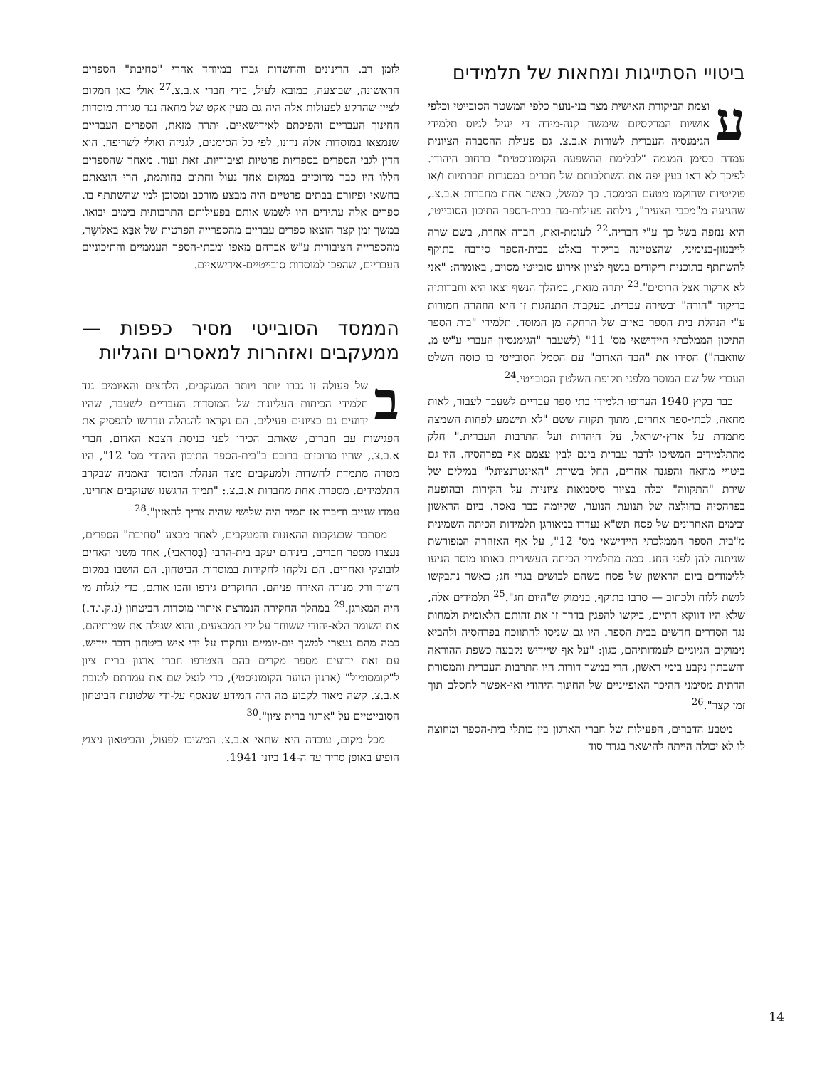ביטויי הסתייגות ומחאות של תלמידים
עוצמת הביקורת האישית מצד בני-נוער כלפי המשטר הסובייטי וכלפי אושיות המרקסיזם שימשה קנה-מידה די יעיל לגיוס תלמידי הגימנסיה העברית לשורות א.ב.צ. גם פעולת ההסברה הציונית עמדה בסימן המגמה "לבלימת ההשפעה הקומוניסטית" ברחוב היהודי. לפיכך לא ראו בעין יפה את השתלבותם של חברים במסגרות חברתיות ו/או פוליטיות שהוקמו מטעם הממסד. כך למשל, כאשר אחת מחברות א.ב.צ., שהגיעה מ"מכבי הצעיר", גילתה פעילות-מה בבית-הספר התיכון הסובייטי, היא ננזפה בשל כך ע"י חבריה.<sup>22</sup> לעומת-זאת, חברה אחרת, בשם שרה לייבנזון-בנימיני, שהצטיינה בריקוד באלט בבית-הספר סירבה בתוקף להשתתף בתוכנית ריקודים בנשף לציון אירוע סובייטי מסוים, באומרה: "אני לא ארקוד אצל הרוסים".<sup>23</sup> יתרה מזאת, במהלך הנשף יצאו היא וחברותיה בריקוד "הורה" ובשירה עברית. בעקבות התנהגות זו היא הוזהרה חמורות ע"י הנהלת בית הספר באיום של הרחקה מן המוסד. תלמידי "בית הספר התיכון הממלכתי היידישאי מס' 11" (לשעבר "הגימנסיון העברי ע"ש מ. שוואבה") הסירו את "הבד האדום" עם הסמל הסובייטי בו כוסה השלט העברי של שם המוסד מלפני תקופת השלטון הסובייטי.<sup>24</sup>
כבר בקיץ 1940 העדיפו תלמידי בתי ספר עבריים לשעבר לעבור, לאות מחאה, לבתי-ספר אחרים, מתוך תקווה ששם "לא תישמע לפחות השמצה מתמדת על ארץ-ישראל, על היהדות ועל התרבות העברית." חלק מהתלמידים המשיכו לדבר עברית בינם לבין עצמם אף בפרהסיה. היו גם ביטויי מחאה והפגנה אחרים, החל בשירת "האינטרנציונל" במילים של שירת "התקווה" וכלה בציור סיסמאות ציוניות על הקירות ובהופעה בפרהסיה בחולצה של תנועת הנוער, שקיומה כבר נאסר. ביום הראשון ובימים האחרונים של פסח תש"א נעדרו במאורגן תלמידות הכיתה השמינית מ"בית הספר הממלכתי היידישאי מס' 12", על אף האזהרה המפורשת שניתנה להן לפני החג. כמה מתלמידי הכיתה העשירית באותו מוסד הגיעו ללימודים ביום הראשון של פסח כשהם לבושים בגדי חג; כאשר נתבקשו לגשת ללוח ולכתוב — סרבו בתוקף, בנימוק ש"היום חג".<sup>25</sup> תלמידים אלה, שלא היו דווקא דתיים, ביקשו להפגין בדרך זו את זהותם הלאומית ולמחות נגד הסדרים חדשים בבית הספר. היו גם שניסו להתווכח בפרהסיה ולהביא נימוקים הגיוניים לעמדותיהם, כגון: "על אף שיידיש נקבעה כשפת ההוראה והשבתון נקבע בימי ראשון, הרי במשך דורות היו התרבות העברית והמסורת הדתית מסימני ההיכר האופייניים של החינוך היהודי ואי-אפשר לחסלם תוך זמן קצר".<sup>26</sup>
מטבע הדברים, הפעילות של חברי הארגון בין כותלי בית-הספר ומחוצה לו לא יכולה הייתה להישאר בגדר סוד
לזמן רב. הרינונים והחשדות גברו במיוחד אחרי "סחיבת" הספרים הראשונה, שבוצעה, כמובא לעיל, בידי חברי א.ב.צ.<sup>27</sup> אולי כאן המקום לציין שהרקע לפעולות אלה היה גם מעין אקט של מחאה נגד סגירת מוסדות החינוך העבריים והפיכתם לאידישאיים. יתרה מזאת, הספרים העבריים שנמצאו במוסדות אלה נדונו, לפי כל הסימנים, לגניזה ואולי לשריפה. הוא הדין לגבי הספרים בספריות פרטיות וציבוריות. זאת ועוד. מאחר שהספרים הללו היו כבר מרוכזים במקום אחד נעול וחתום בחותמת, הרי הוצאתם בחשאי ופיזורם בבתים פרטיים היה מבצע מורכב ומסוכן למי שהשתתף בו. ספרים אלה עתידים היו לשמש אותם בפעילותם התרבותית בימים יבואו. במשך זמן קצר הוצאו ספרים עבריים מהספרייה הפרטית של אבַּא באלוֹשֶר, מהספרייה הציבורית ע"ש אברהם מאפו ומבתי-הספר העממיים והתיכוניים העבריים, שהפכו למוסדות סובייטיים-אידישאיים.
הממסד הסובייטי מסיר כפפות — ממעקבים ואזהרות למאסרים והגליות
בשל פעולה זו גברו יותר ויותר המעקבים, הלחצים והאיומים נגד תלמידי הכיתות העליונות של המוסדות העבריים לשעבר, שהיו ידועים גם כציונים פעילים. הם נקראו להנהלה ונדרשו להפסיק את הפגישות עם חברים, שאותם הכירו לפני כניסת הצבא האדום. חברי א.ב.צ., שהיו מרוכזים ברובם ב"בית-הספר התיכון היהודי מס' 12", היו מטרה מתמדת לחשדות ולמעקבים מצד הנהלת המוסד ונאמניה שבקרב התלמידים. מספרת אחת מחברות א.ב.צ.: "תמיד הרגשנו שעוקבים אחרינו. עמדו שניים ודיברו אז תמיד היה שלישי שהיה צריך להאזין".<sup>28</sup>
מסתבר שבעקבות ההאזנות והמעקבים, לאחר מבצע "סחיבת" הספרים, נעצרו מספר חברים, ביניהם יעקב בית-הרבי (בֶּסראבי), אחד משני האחים לובוצקי ואחרים. הם נלקחו לחקירות במוסדות הביטחון. הם הושבו במקום חשוך ורק מנורה האירה פניהם. החוקרים גידפו והכו אותם, כדי לגלות מי היה המארגן.<sup>29</sup> במהלך החקירה הנמרצת איתרו מוסדות הביטחון (נ.ק.ו.ד.) את השומר הלא-יהודי ששוחד על ידי המבצעים, והוא שגילה את שמותיהם. כמה מהם נעצרו למשך יום-יומיים ונחקרו על ידי איש ביטחון דובר יידיש. עם זאת ידועים מספר מקרים בהם הצטרפו חברי ארגון ברית ציון ל"קומסומול" (ארגון הנוער הקומוניסטי), כדי לנצל שם את עמדתם לטובת א.ב.צ. קשה מאוד לקבוע מה היה המידע שנאסף על-ידי שלטונות הביטחון הסובייטיים על "ארגון ברית ציון".<sup>30</sup>
מכל מקום, עובדה היא שתאי א.ב.צ. המשיכו לפעול, והביטאון ניצוץ הופיע באופן סדיר עד ה-14 ביוני 1941.
14